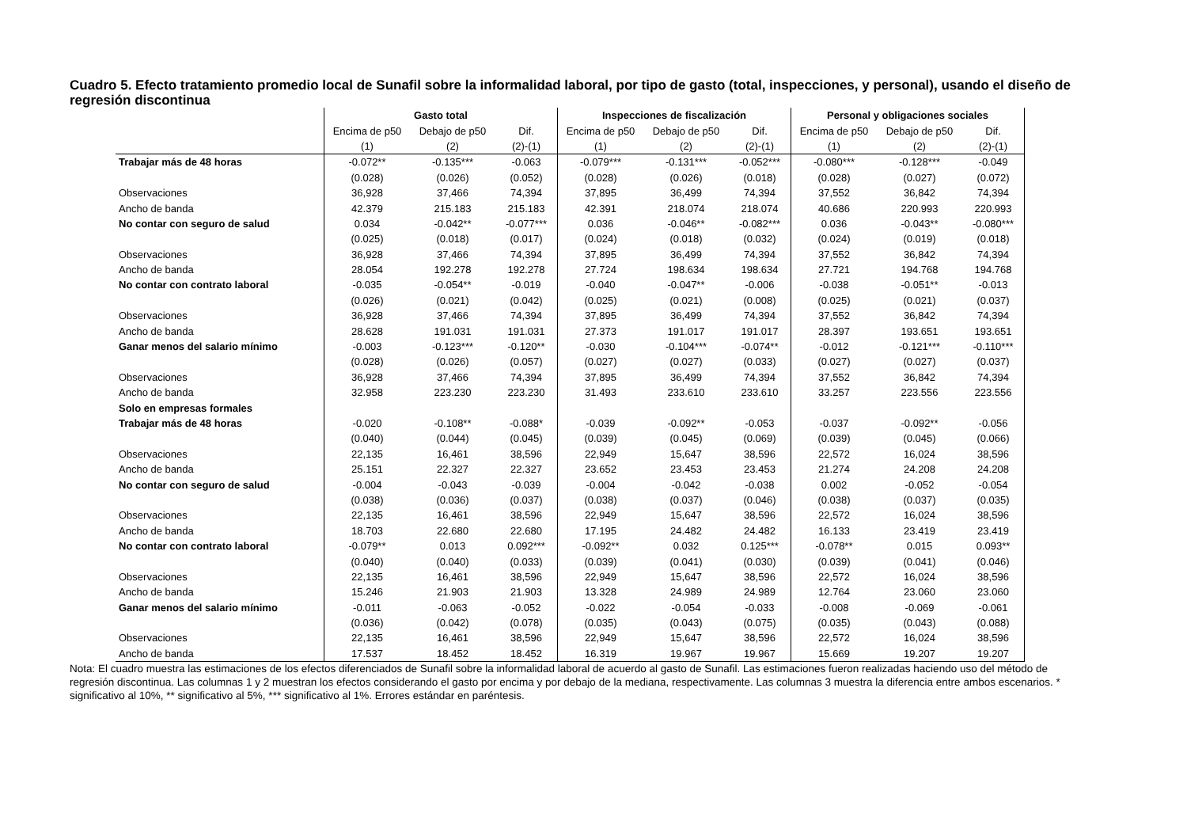Cuadro 5. Efecto tratamiento promedio local de Sunafil sobre la informalidad laboral, por tipo de gasto (total, inspecciones, y personal), usando el diseño de regresión discontinua
| | Gasto total | | | Inspecciones de fiscalización | | | Personal y obligaciones sociales | | |
| --- | --- | --- | --- | --- | --- | --- | --- | --- | --- |
| | Encima de p50 | Debajo de p50 | Dif. | Encima de p50 | Debajo de p50 | Dif. | Encima de p50 | Debajo de p50 | Dif. |
| | (1) | (2) | (2)-(1) | (1) | (2) | (2)-(1) | (1) | (2) | (2)-(1) |
| Trabajar más de 48 horas | -0.072** | -0.135*** | -0.063 | -0.079*** | -0.131*** | -0.052*** | -0.080*** | -0.128*** | -0.049 |
| | (0.028) | (0.026) | (0.052) | (0.028) | (0.026) | (0.018) | (0.028) | (0.027) | (0.072) |
| Observaciones | 36,928 | 37,466 | 74,394 | 37,895 | 36,499 | 74,394 | 37,552 | 36,842 | 74,394 |
| Ancho de banda | 42.379 | 215.183 | 215.183 | 42.391 | 218.074 | 218.074 | 40.686 | 220.993 | 220.993 |
| No contar con seguro de salud | 0.034 | -0.042** | -0.077*** | 0.036 | -0.046** | -0.082*** | 0.036 | -0.043** | -0.080*** |
| | (0.025) | (0.018) | (0.017) | (0.024) | (0.018) | (0.032) | (0.024) | (0.019) | (0.018) |
| Observaciones | 36,928 | 37,466 | 74,394 | 37,895 | 36,499 | 74,394 | 37,552 | 36,842 | 74,394 |
| Ancho de banda | 28.054 | 192.278 | 192.278 | 27.724 | 198.634 | 198.634 | 27.721 | 194.768 | 194.768 |
| No contar con contrato laboral | -0.035 | -0.054** | -0.019 | -0.040 | -0.047** | -0.006 | -0.038 | -0.051** | -0.013 |
| | (0.026) | (0.021) | (0.042) | (0.025) | (0.021) | (0.008) | (0.025) | (0.021) | (0.037) |
| Observaciones | 36,928 | 37,466 | 74,394 | 37,895 | 36,499 | 74,394 | 37,552 | 36,842 | 74,394 |
| Ancho de banda | 28.628 | 191.031 | 191.031 | 27.373 | 191.017 | 191.017 | 28.397 | 193.651 | 193.651 |
| Ganar menos del salario mínimo | -0.003 | -0.123*** | -0.120** | -0.030 | -0.104*** | -0.074** | -0.012 | -0.121*** | -0.110*** |
| | (0.028) | (0.026) | (0.057) | (0.027) | (0.027) | (0.033) | (0.027) | (0.027) | (0.037) |
| Observaciones | 36,928 | 37,466 | 74,394 | 37,895 | 36,499 | 74,394 | 37,552 | 36,842 | 74,394 |
| Ancho de banda | 32.958 | 223.230 | 223.230 | 31.493 | 233.610 | 233.610 | 33.257 | 223.556 | 223.556 |
| Solo en empresas formales | | | | | | | | | |
| Trabajar más de 48 horas | -0.020 | -0.108** | -0.088* | -0.039 | -0.092** | -0.053 | -0.037 | -0.092** | -0.056 |
| | (0.040) | (0.044) | (0.045) | (0.039) | (0.045) | (0.069) | (0.039) | (0.045) | (0.066) |
| Observaciones | 22,135 | 16,461 | 38,596 | 22,949 | 15,647 | 38,596 | 22,572 | 16,024 | 38,596 |
| Ancho de banda | 25.151 | 22.327 | 22.327 | 23.652 | 23.453 | 23.453 | 21.274 | 24.208 | 24.208 |
| No contar con seguro de salud | -0.004 | -0.043 | -0.039 | -0.004 | -0.042 | -0.038 | 0.002 | -0.052 | -0.054 |
| | (0.038) | (0.036) | (0.037) | (0.038) | (0.037) | (0.046) | (0.038) | (0.037) | (0.035) |
| Observaciones | 22,135 | 16,461 | 38,596 | 22,949 | 15,647 | 38,596 | 22,572 | 16,024 | 38,596 |
| Ancho de banda | 18.703 | 22.680 | 22.680 | 17.195 | 24.482 | 24.482 | 16.133 | 23.419 | 23.419 |
| No contar con contrato laboral | -0.079** | 0.013 | 0.092*** | -0.092** | 0.032 | 0.125*** | -0.078** | 0.015 | 0.093** |
| | (0.040) | (0.040) | (0.033) | (0.039) | (0.041) | (0.030) | (0.039) | (0.041) | (0.046) |
| Observaciones | 22,135 | 16,461 | 38,596 | 22,949 | 15,647 | 38,596 | 22,572 | 16,024 | 38,596 |
| Ancho de banda | 15.246 | 21.903 | 21.903 | 13.328 | 24.989 | 24.989 | 12.764 | 23.060 | 23.060 |
| Ganar menos del salario mínimo | -0.011 | -0.063 | -0.052 | -0.022 | -0.054 | -0.033 | -0.008 | -0.069 | -0.061 |
| | (0.036) | (0.042) | (0.078) | (0.035) | (0.043) | (0.075) | (0.035) | (0.043) | (0.088) |
| Observaciones | 22,135 | 16,461 | 38,596 | 22,949 | 15,647 | 38,596 | 22,572 | 16,024 | 38,596 |
| Ancho de banda | 17.537 | 18.452 | 18.452 | 16.319 | 19.967 | 19.967 | 15.669 | 19.207 | 19.207 |
Nota: El cuadro muestra las estimaciones de los efectos diferenciados de Sunafil sobre la informalidad laboral de acuerdo al gasto de Sunafil. Las estimaciones fueron realizadas haciendo uso del método de regresión discontinua. Las columnas 1 y 2 muestran los efectos considerando el gasto por encima y por debajo de la mediana, respectivamente. Las columnas 3 muestra la diferencia entre ambos escenarios. * significativo al 10%, ** significativo al 5%, *** significativo al 1%. Errores estándar en paréntesis.